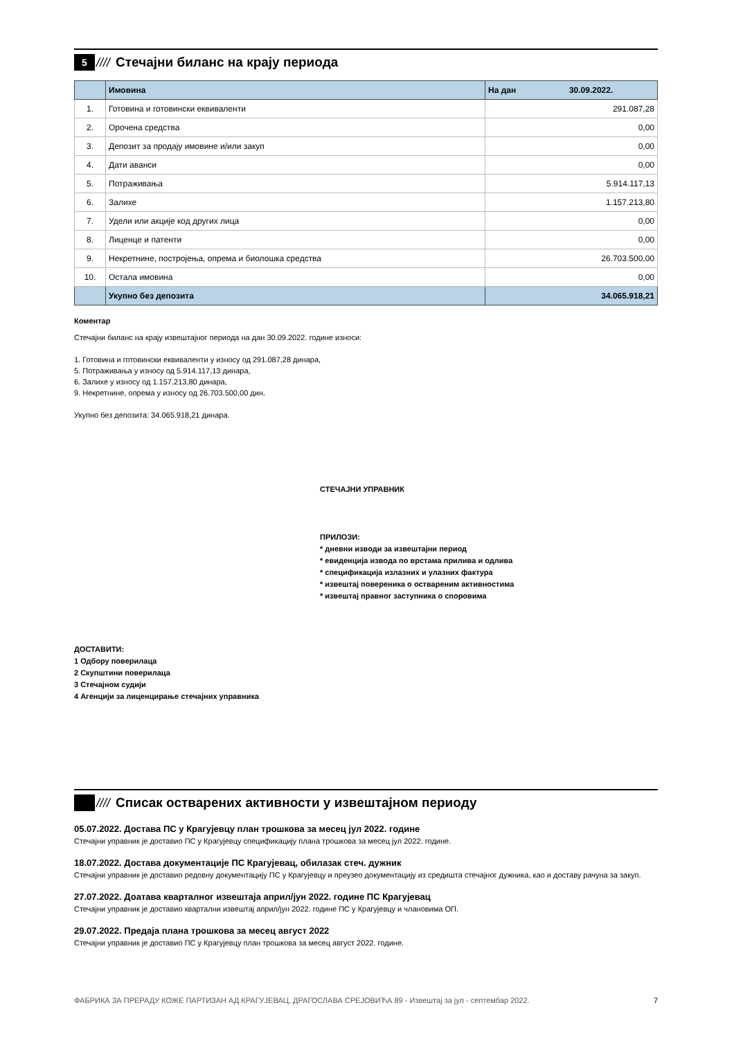5
////
Стечајни биланс на крају периода
| | Имовина | На дан 30.09.2022. |
| --- | --- | --- |
| 1. | Готовина и готовински еквиваленти | 291.087,28 |
| 2. | Орочена средства | 0,00 |
| 3. | Депозит за продају имовине и/или закуп | 0,00 |
| 4. | Дати аванси | 0,00 |
| 5. | Потраживања | 5.914.117,13 |
| 6. | Залихе | 1.157.213,80 |
| 7. | Удели или акције код других лица | 0,00 |
| 8. | Лиценце и патенти | 0,00 |
| 9. | Некретнине, постројења, опрема и биолошка средства | 26.703.500,00 |
| 10. | Остала имовина | 0,00 |
| | Укупно без депозита | 34.065.918,21 |
Коментар
Стечајни биланс на крају извештајног периода на дан 30.09.2022. године износи:
1. Готовина и готовински еквиваленти у износу од 291.087,28 динара,
5. Потраживања у износу од 5.914.117,13 динара,
6. Залихе у износу од 1.157.213,80 динара,
9. Некретнине, опрема у износу од 26.703.500,00 дин.
Укупно без депозита: 34.065.918,21 динара.
СТЕЧАЈНИ УПРАВНИК
ПРИЛОЗИ:
* дневни изводи за извештајни период
* евиденција извода по врстама прилива и одлива
* спецификација излазних и улазних фактура
* извештај повереника о оствареним активностима
* извештај правног заступника о споровима
ДОСТАВИТИ:
1 Одбору поверилаца
2 Скупштини поверилаца
3 Стечајном судији
4 Агенцији за лиценцирање стечајних управника
////
Списак остварених активности у извештајном периоду
05.07.2022. Достава ПС у Крагујевцу план трошкова за месец јул 2022. године
Стечајни управник је доставио ПС у Крагујевцу спецификацију плана трошкова за месец јул 2022. године.
18.07.2022. Достава документације ПС Крагујевац, обилазак стеч. дужник
Стечајни управник је доставио редовну документацију ПС у Крагујевцу и преузео документацију из средишта стечајног дужника, као и доставу рачуна за закуп.
27.07.2022. Доатава кварталног извештаја април/јун 2022. године ПС Крагујевац
Стечајни управник је доставио квартални извештај април/јун 2022. године ПС у Крагујевцу и члановима ОП.
29.07.2022. Предаја плана трошкова за месец август 2022
Стечајни управник је доставио ПС у Крагујевцу план трошкова за месец август 2022. године.
ФАБРИКА ЗА ПРЕРАДУ КОЖЕ ПАРТИЗАН АД КРАГУЈЕВАЦ, ДРАГОСЛАВА СРЕЈОВИЋА 89 - Извештај за јул - септембар 2022. 7